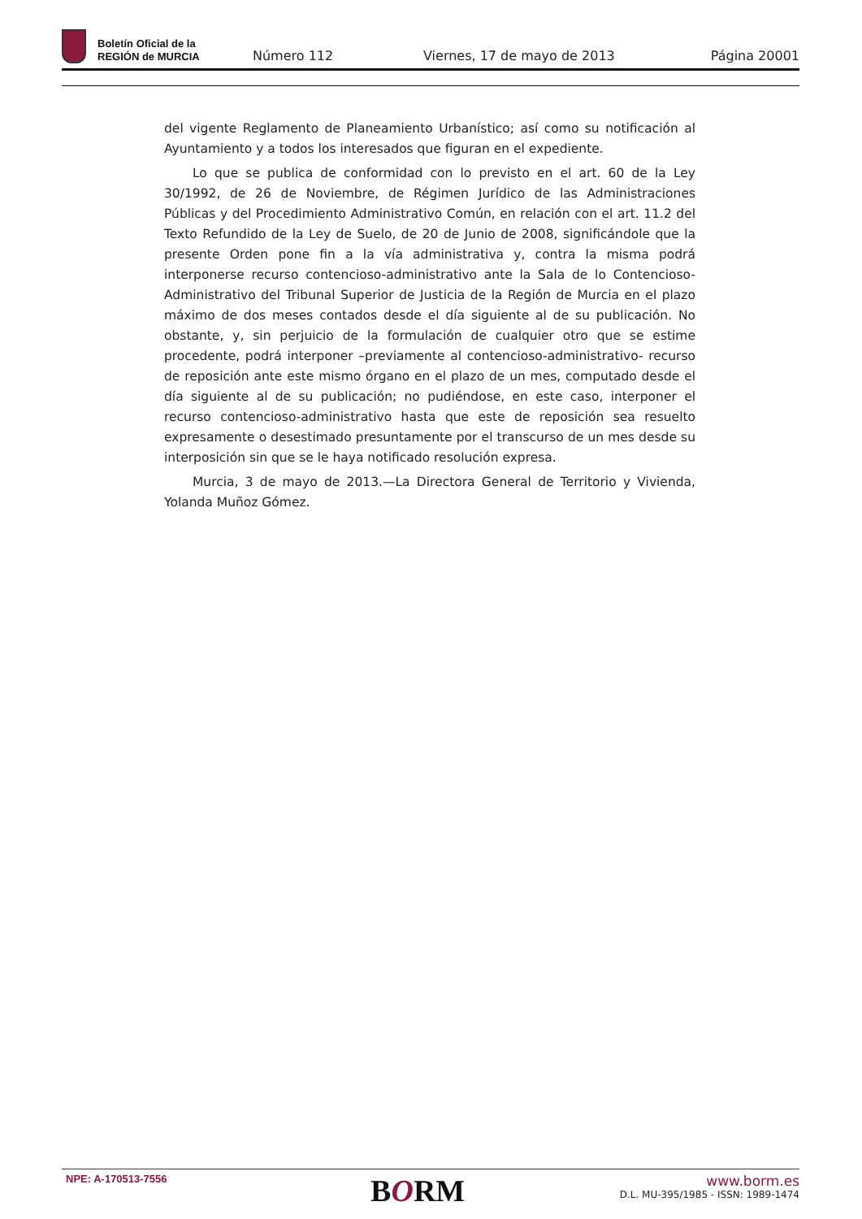Boletín Oficial de la
REGIÓN de MURCIA
Número 112
Viernes, 17 de mayo de 2013
Página 20001
del vigente Reglamento de Planeamiento Urbanístico; así como su notificación al Ayuntamiento y a todos los interesados que figuran en el expediente.
Lo que se publica de conformidad con lo previsto en el art. 60 de la Ley 30/1992, de 26 de Noviembre, de Régimen Jurídico de las Administraciones Públicas y del Procedimiento Administrativo Común, en relación con el art. 11.2 del Texto Refundido de la Ley de Suelo, de 20 de Junio de 2008, significándole que la presente Orden pone fin a la vía administrativa y, contra la misma podrá interponerse recurso contencioso-administrativo ante la Sala de lo Contencioso-Administrativo del Tribunal Superior de Justicia de la Región de Murcia en el plazo máximo de dos meses contados desde el día siguiente al de su publicación. No obstante, y, sin perjuicio de la formulación de cualquier otro que se estime procedente, podrá interponer –previamente al contencioso-administrativo- recurso de reposición ante este mismo órgano en el plazo de un mes, computado desde el día siguiente al de su publicación; no pudiéndose, en este caso, interponer el recurso contencioso-administrativo hasta que este de reposición sea resuelto expresamente o desestimado presuntamente por el transcurso de un mes desde su interposición sin que se le haya notificado resolución expresa.
Murcia, 3 de mayo de 2013.—La Directora General de Territorio y Vivienda, Yolanda Muñoz Gómez.
NPE: A-170513-7556
BORM
www.borm.es
D.L. MU-395/1985 - ISSN: 1989-1474